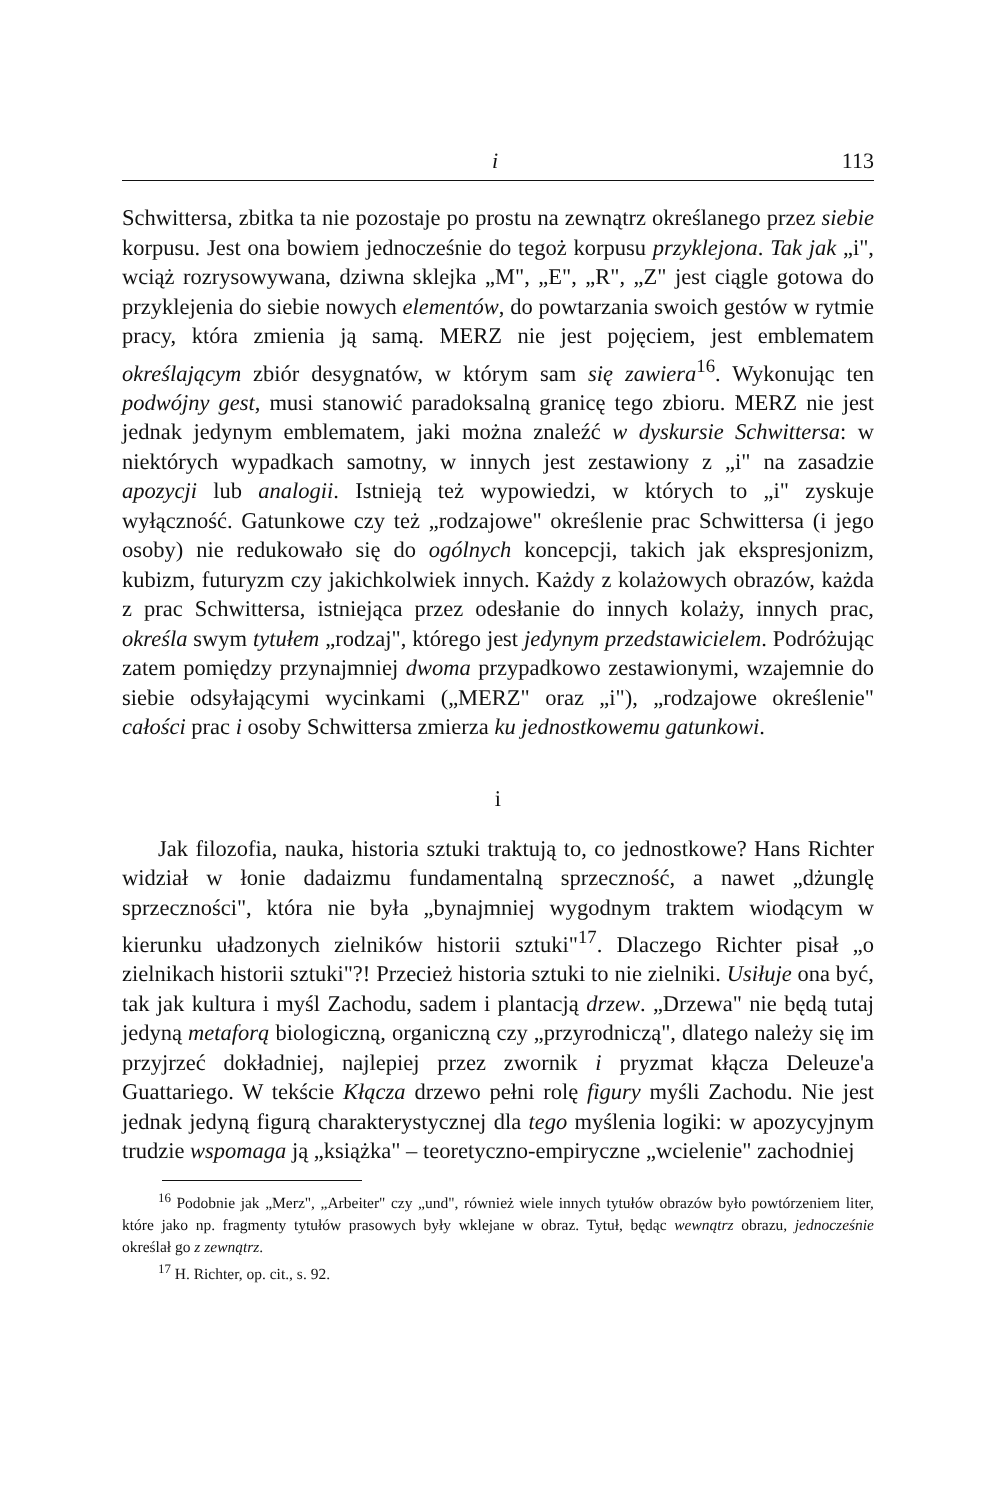i 113
Schwittersa, zbitka ta nie pozostaje po prostu na zewnątrz określanego przez siebie korpusu. Jest ona bowiem jednocześnie do tegoż korpusu przyklejona. Tak jak „i", wciąż rozrysowywana, dziwna sklejka „M", „E", „R", „Z" jest ciągle gotowa do przyklejenia do siebie nowych elementów, do powtarzania swoich gestów w rytmie pracy, która zmienia ją samą. MERZ nie jest pojęciem, jest emblematem określającym zbiór desygnatów, w którym sam się zawiera<sup>16</sup>. Wykonując ten podwójny gest, musi stanowić paradoksalną granicę tego zbioru. MERZ nie jest jednak jedynym emblematem, jaki można znaleźć w dyskursie Schwittersa: w niektórych wypadkach samotny, w innych jest zestawiony z „i" na zasadzie apozycji lub analogii. Istnieją też wypowiedzi, w których to „i" zyskuje wyłączność. Gatunkowe czy też „rodzajowe" określenie prac Schwittersa (i jego osoby) nie redukowało się do ogólnych koncepcji, takich jak ekspresjonizm, kubizm, futuryzm czy jakichkolwiek innych. Każdy z kolażowych obrazów, każda z prac Schwittersa, istniejąca przez odesłanie do innych kolaży, innych prac, określa swym tytułem „rodzaj", którego jest jedynym przedstawicielem. Podróżując zatem pomiędzy przynajmniej dwoma przypadkowo zestawionymi, wzajemnie do siebie odsyłającymi wycinkami („MERZ" oraz „i"), „rodzajowe określenie" całości prac i osoby Schwittersa zmierza ku jednostkowemu gatunkowi.
i
Jak filozofia, nauka, historia sztuki traktują to, co jednostkowe? Hans Richter widział w łonie dadaizmu fundamentalną sprzeczność, a nawet „dżunglę sprzeczności", która nie była „bynajmniej wygodnym traktem wiodącym w kierunku uładzonych zielników historii sztuki"<sup>17</sup>. Dlaczego Richter pisał „o zielnikach historii sztuki"?! Przecież historia sztuki to nie zielniki. Usiłuje ona być, tak jak kultura i myśl Zachodu, sadem i plantacją drzew. „Drzewa" nie będą tutaj jedyną metaforą biologiczną, organiczną czy „przyrodniczą", dlatego należy się im przyjrzeć dokładniej, najlepiej przez zwornik i pryzmat kłącza Deleuze'a Guattariego. W tekście Kłącza drzewo pełni rolę figury myśli Zachodu. Nie jest jednak jedyną figurą charakterystycznej dla tego myślenia logiki: w apozycyjnym trudzie wspomaga ją „książka" – teoretyczno-empiryczne „wcielenie" zachodniej
<sup>16</sup> Podobnie jak „Merz", „Arbeiter" czy „und", również wiele innych tytułów obrazów było powtórzeniem liter, które jako np. fragmenty tytułów prasowych były wklejane w obraz. Tytuł, będąc wewnątrz obrazu, jednocześnie określał go z zewnątrz.
<sup>17</sup> H. Richter, op. cit., s. 92.